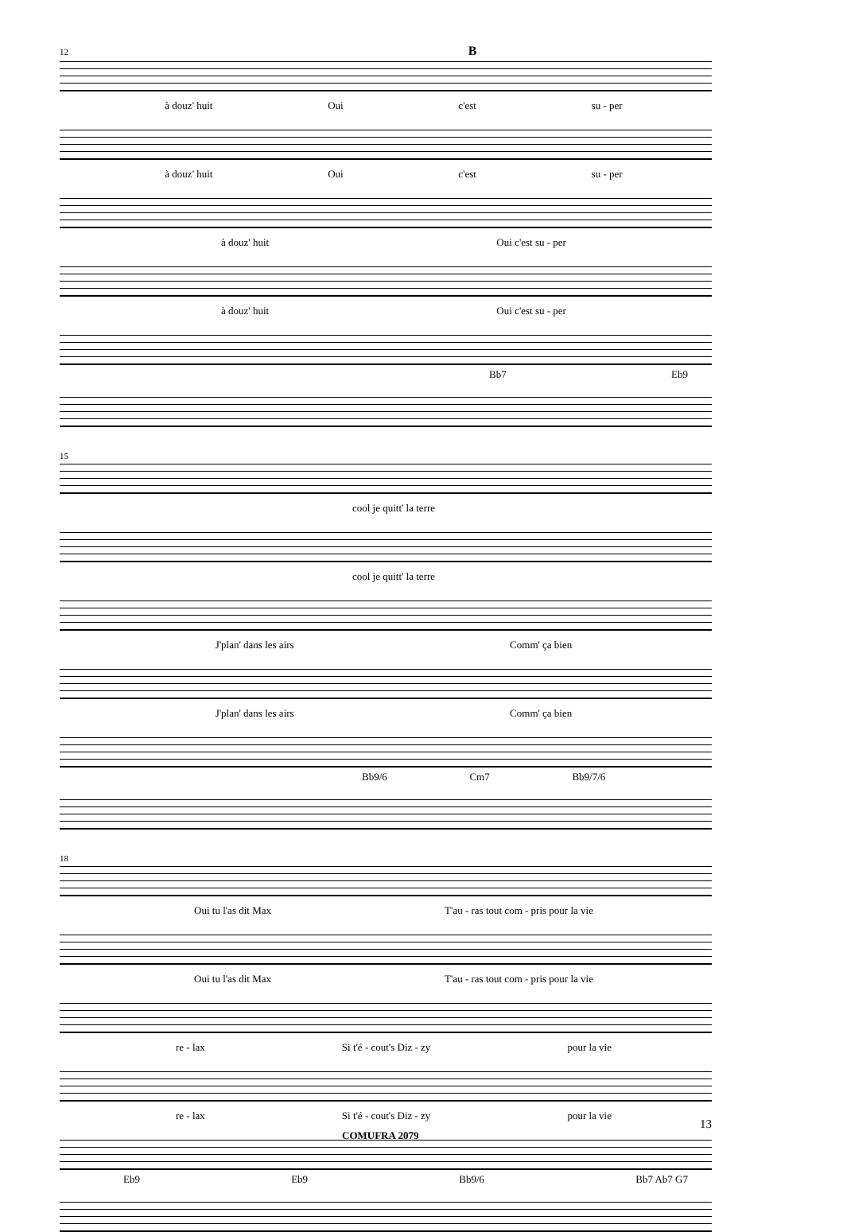12 B
à douz' huit Oui c'est su - per
à douz' huit Oui c'est su - per
à douz' huit Oui c'est su - per
à douz' huit Oui c'est su - per
Bb7 Eb9
15
cool je quitt' la terre
cool je quitt' la terre
J'plan' dans les airs Comm' ça bien
J'plan' dans les airs Comm' ça bien
Bb9/6 Cm7 Bb9/7/6
18
Oui tu l'as dit Max T'au - ras tout com - pris pour la vie
Oui tu l'as dit Max T'au - ras tout com - pris pour la vie
re - lax Si t'é - cout's Diz - zy pour la vie
re - lax Si t'é - cout's Diz - zy pour la vie
Eb9 Eb9 Bb9/6 Bb7 Ab7 G7
13
COMUFRA 2079